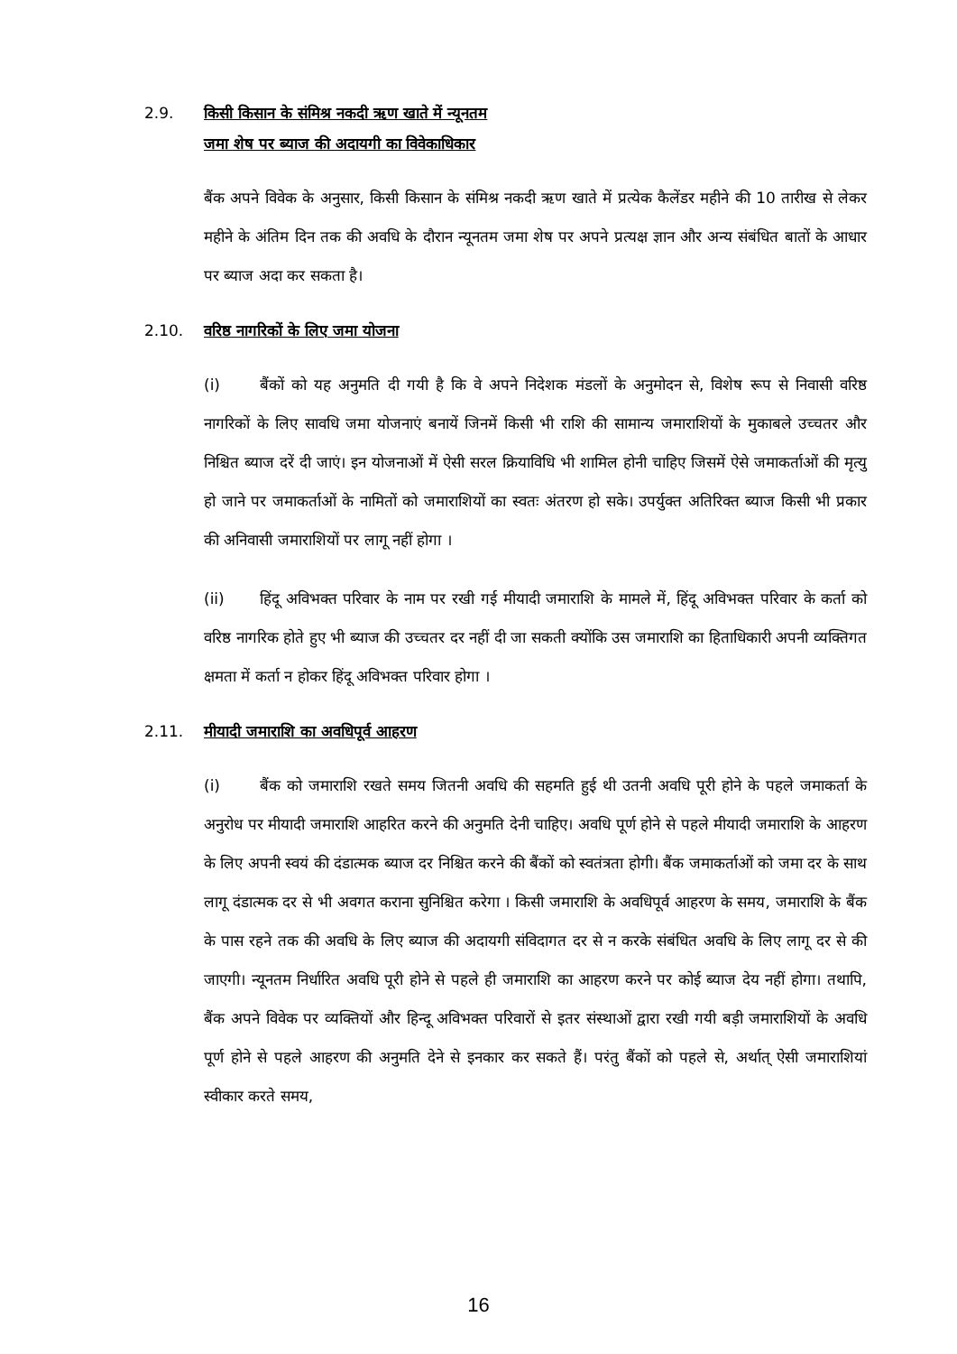2.9. किसी किसान के संमिश्र नकदी ऋण खाते में न्यूनतम
जमा शेष पर ब्याज की अदायगी का विवेकाधिकार
बैंक अपने विवेक के अनुसार, किसी किसान के संमिश्र नकदी ऋण खाते में प्रत्येक कैलेंडर महीने की 10 तारीख से लेकर महीने के अंतिम दिन तक की अवधि के दौरान न्यूनतम जमा शेष पर अपने प्रत्यक्ष ज्ञान और अन्य संबंधित बातों के आधार पर ब्याज अदा कर सकता है।
2.10. वरिष्ठ नागरिकों के लिए जमा योजना
(i) बैंकों को यह अनुमति दी गयी है कि वे अपने निदेशक मंडलों के अनुमोदन से, विशेष रूप से निवासी वरिष्ठ नागरिकों के लिए सावधि जमा योजनाएं बनायें जिनमें किसी भी राशि की सामान्य जमाराशियों के मुकाबले उच्चतर और निश्चित ब्याज दरें दी जाएं। इन योजनाओं में ऐसी सरल क्रियाविधि भी शामिल होनी चाहिए जिसमें ऐसे जमाकर्ताओं की मृत्यु हो जाने पर जमाकर्ताओं के नामितों को जमाराशियों का स्वतः अंतरण हो सके। उपर्युक्त अतिरिक्त ब्याज किसी भी प्रकार की अनिवासी जमाराशियों पर लागू नहीं होगा ।
(ii) हिंदू अविभक्त परिवार के नाम पर रखी गई मीयादी जमाराशि के मामले में, हिंदू अविभक्त परिवार के कर्ता को वरिष्ठ नागरिक होते हुए भी ब्याज की उच्चतर दर नहीं दी जा सकती क्योंकि उस जमाराशि का हिताधिकारी अपनी व्यक्तिगत क्षमता में कर्ता न होकर हिंदू अविभक्त परिवार होगा ।
2.11. मीयादी जमाराशि का अवधिपूर्व आहरण
(i) बैंक को जमाराशि रखते समय जितनी अवधि की सहमति हुई थी उतनी अवधि पूरी होने के पहले जमाकर्ता के अनुरोध पर मीयादी जमाराशि आहरित करने की अनुमति देनी चाहिए। अवधि पूर्ण होने से पहले मीयादी जमाराशि के आहरण के लिए अपनी स्वयं की दंडात्मक ब्याज दर निश्चित करने की बैंकों को स्वतंत्रता होगी। बैंक जमाकर्ताओं को जमा दर के साथ लागू दंडात्मक दर से भी अवगत कराना सुनिश्चित करेगा । किसी जमाराशि के अवधिपूर्व आहरण के समय, जमाराशि के बैंक के पास रहने तक की अवधि के लिए ब्याज की अदायगी संविदागत दर से न करके संबंधित अवधि के लिए लागू दर से की जाएगी। न्यूनतम निर्धारित अवधि पूरी होने से पहले ही जमाराशि का आहरण करने पर कोई ब्याज देय नहीं होगा। तथापि, बैंक अपने विवेक पर व्यक्तियों और हिन्दू अविभक्त परिवारों से इतर संस्थाओं द्वारा रखी गयी बड़ी जमाराशियों के अवधि पूर्ण होने से पहले आहरण की अनुमति देने से इनकार कर सकते हैं। परंतु बैंकों को पहले से, अर्थात् ऐसी जमाराशियां स्वीकार करते समय,
16